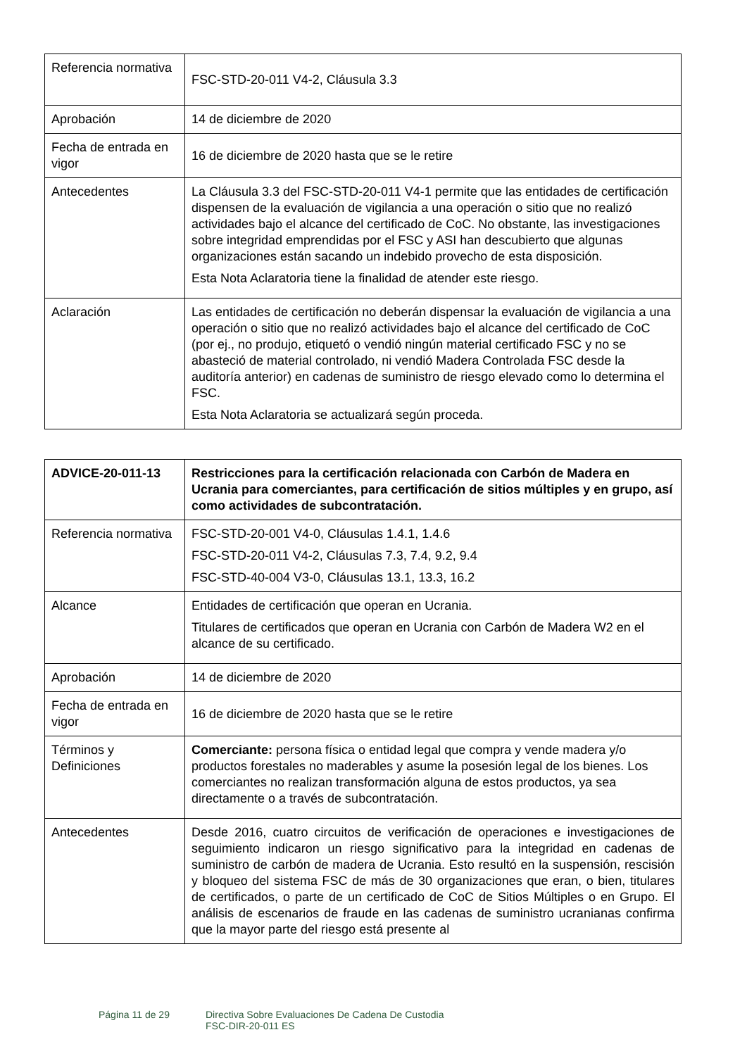| Referencia normativa | FSC-STD-20-011 V4-2, Cláusula 3.3 |
| Aprobación | 14 de diciembre de 2020 |
| Fecha de entrada en vigor | 16 de diciembre de 2020 hasta que se le retire |
| Antecedentes | La Cláusula 3.3 del FSC-STD-20-011 V4-1 permite que las entidades de certificación dispensen de la evaluación de vigilancia a una operación o sitio que no realizó actividades bajo el alcance del certificado de CoC. No obstante, las investigaciones sobre integridad emprendidas por el FSC y ASI han descubierto que algunas organizaciones están sacando un indebido provecho de esta disposición. Esta Nota Aclaratoria tiene la finalidad de atender este riesgo. |
| Aclaración | Las entidades de certificación no deberán dispensar la evaluación de vigilancia a una operación o sitio que no realizó actividades bajo el alcance del certificado de CoC (por ej., no produjo, etiquetó o vendió ningún material certificado FSC y no se abasteció de material controlado, ni vendió Madera Controlada FSC desde la auditoría anterior) en cadenas de suministro de riesgo elevado como lo determina el FSC. Esta Nota Aclaratoria se actualizará según proceda. |
| ADVICE-20-011-13 | Restricciones para la certificación relacionada con Carbón de Madera en Ucrania para comerciantes, para certificación de sitios múltiples y en grupo, así como actividades de subcontratación. |
| Referencia normativa | FSC-STD-20-001 V4-0, Cláusulas 1.4.1, 1.4.6 FSC-STD-20-011 V4-2, Cláusulas 7.3, 7.4, 9.2, 9.4 FSC-STD-40-004 V3-0, Cláusulas 13.1, 13.3, 16.2 |
| Alcance | Entidades de certificación que operan en Ucrania. Titulares de certificados que operan en Ucrania con Carbón de Madera W2 en el alcance de su certificado. |
| Aprobación | 14 de diciembre de 2020 |
| Fecha de entrada en vigor | 16 de diciembre de 2020 hasta que se le retire |
| Términos y Definiciones | Comerciante: persona física o entidad legal que compra y vende madera y/o productos forestales no maderables y asume la posesión legal de los bienes. Los comerciantes no realizan transformación alguna de estos productos, ya sea directamente o a través de subcontratación. |
| Antecedentes | Desde 2016, cuatro circuitos de verificación de operaciones e investigaciones de seguimiento indicaron un riesgo significativo para la integridad en cadenas de suministro de carbón de madera de Ucrania. Esto resultó en la suspensión, rescisión y bloqueo del sistema FSC de más de 30 organizaciones que eran, o bien, titulares de certificados, o parte de un certificado de CoC de Sitios Múltiples o en Grupo. El análisis de escenarios de fraude en las cadenas de suministro ucranianas confirma que la mayor parte del riesgo está presente al |
Página 11 de 29 Directiva Sobre Evaluaciones De Cadena De Custodia
FSC-DIR-20-011 ES